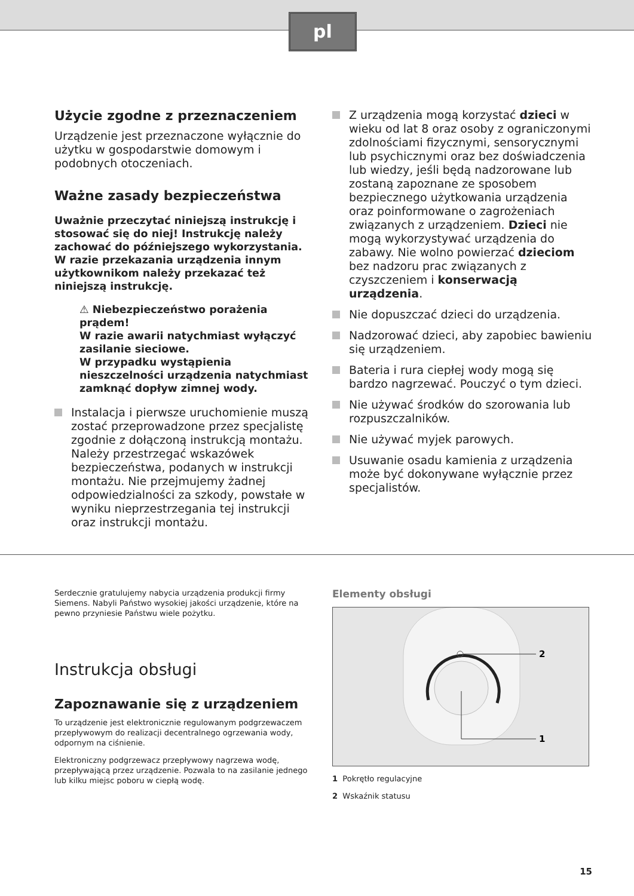pl
Użycie zgodne z przeznaczeniem
Urządzenie jest przeznaczone wyłącznie do użytku w gospodarstwie domowym i podobnych otoczeniach.
Ważne zasady bezpieczeństwa
Uważnie przeczytać niniejszą instrukcję i stosować się do niej! Instrukcję należy zachować do późniejszego wykorzystania. W razie przekazania urządzenia innym użytkownikom należy przekazać też niniejszą instrukcję.
⚠ Niebezpieczeństwo porażenia prądem!
W razie awarii natychmiast wyłączyć zasilanie sieciowe.
W przypadku wystąpienia nieszczelności urządzenia natychmiast zamknąć dopływ zimnej wody.
Instalacja i pierwsze uruchomienie muszą zostać przeprowadzone przez specjalistę zgodnie z dołączoną instrukcją montażu. Należy przestrzegać wskazówek bezpieczeństwa, podanych w instrukcji montażu. Nie przejmujemy żadnej odpowiedzialności za szkody, powstałe w wyniku nieprzestrzegania tej instrukcji oraz instrukcji montażu.
Z urządzenia mogą korzystać dzieci w wieku od lat 8 oraz osoby z ograniczonymi zdolnościami fizycznymi, sensorycznymi lub psychicznymi oraz bez doświadczenia lub wiedzy, jeśli będą nadzorowane lub zostaną zapoznane ze sposobem bezpiecznego użytkowania urządzenia oraz poinformowane o zagrożeniach związanych z urządzeniem. Dzieci nie mogą wykorzystywać urządzenia do zabawy. Nie wolno powierzać dzieciom bez nadzoru prac związanych z czyszczeniem i konserwacją urządzenia.
Nie dopuszczać dzieci do urządzenia.
Nadzorować dzieci, aby zapobiec bawieniu się urządzeniem.
Bateria i rura ciepłej wody mogą się bardzo nagrzewać. Pouczyć o tym dzieci.
Nie używać środków do szorowania lub rozpuszczalników.
Nie używać myjek parowych.
Usuwanie osadu kamienia z urządzenia może być dokonywane wyłącznie przez specjalistów.
Serdecznie gratulujemy nabycia urządzenia produkcji firmy Siemens. Nabyli Państwo wysokiej jakości urządzenie, które na pewno przyniesie Państwu wiele pożytku.
Instrukcja obsługi
Zapoznawanie się z urządzeniem
To urządzenie jest elektronicznie regulowanym podgrzewaczem przepływowym do realizacji decentralnego ogrzewania wody, odpornym na ciśnienie.
Elektroniczny podgrzewacz przepływowy nagrzewa wodę, przepływającą przez urządzenie. Pozwala to na zasilanie jednego lub kilku miejsc poboru w ciepłą wodę.
Elementy obsługi
2
1
1 Pokrętło regulacyjne
2 Wskaźnik statusu
15